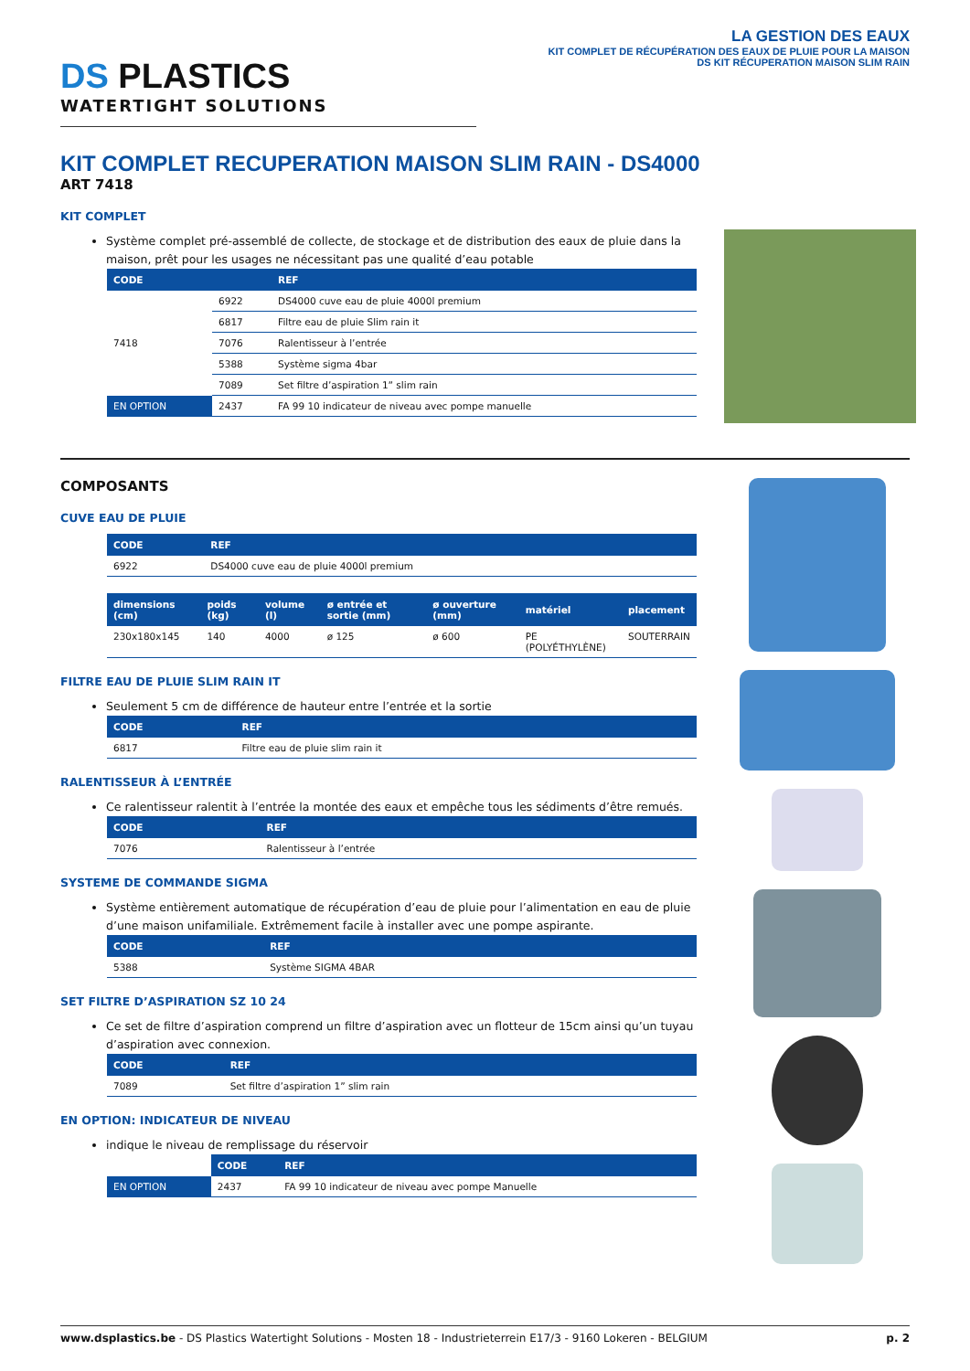DS PLASTICS
WATERTIGHT SOLUTIONS
LA GESTION DES EAUX
KIT COMPLET DE RÉCUPÉRATION DES EAUX DE PLUIE POUR LA MAISON
DS KIT RÉCUPERATION MAISON SLIM RAIN
KIT COMPLET RECUPERATION MAISON SLIM RAIN - DS4000
ART 7418
KIT COMPLET
Système complet pré-assemblé de collecte, de stockage et de distribution des eaux de pluie dans la maison, prêt pour les usages ne nécessitant pas une qualité d’eau potable
| CODE | | REF |
| --- | --- | --- |
| 7418 | 6922 | DS4000 cuve eau de pluie 4000l premium |
| | 6817 | Filtre eau de pluie Slim rain it |
| | 7076 | Ralentisseur à l’entrée |
| | 5388 | Système sigma 4bar |
| | 7089 | Set filtre d’aspiration 1” slim rain |
| EN OPTION | 2437 | FA 99 10 indicateur de niveau avec pompe manuelle |
COMPOSANTS
CUVE EAU DE PLUIE
| CODE | REF |
| --- | --- |
| 6922 | DS4000 cuve eau de pluie 4000l premium |
| dimensions (cm) | poids (kg) | volume (l) | ø entrée et sortie (mm) | ø ouverture (mm) | matériel | placement |
| --- | --- | --- | --- | --- | --- | --- |
| 230x180x145 | 140 | 4000 | ø 125 | ø 600 | PE (POLYÉTHYLÈNE) | SOUTERRAIN |
FILTRE EAU DE PLUIE SLIM RAIN IT
Seulement 5 cm de différence de hauteur entre l’entrée et la sortie
| CODE | REF |
| --- | --- |
| 6817 | Filtre eau de pluie slim rain it |
RALENTISSEUR À L’ENTRÉE
Ce ralentisseur ralentit à l’entrée la montée des eaux et empêche tous les sédiments d’être remués.
| CODE | REF |
| --- | --- |
| 7076 | Ralentisseur à l’entrée |
SYSTEME DE COMMANDE SIGMA
Système entièrement automatique de récupération d’eau de pluie pour l’alimentation en eau de pluie d’une maison unifamiliale. Extrêmement facile à installer avec une pompe aspirante.
| CODE | REF |
| --- | --- |
| 5388 | Système SIGMA 4BAR |
SET FILTRE D’ASPIRATION SZ 10 24
Ce set de filtre d’aspiration comprend un filtre d’aspiration avec un flotteur de 15cm ainsi qu’un tuyau d’aspiration avec connexion.
| CODE | REF |
| --- | --- |
| 7089 | Set filtre d’aspiration 1” slim rain |
EN OPTION: INDICATEUR DE NIVEAU
indique le niveau de remplissage du réservoir
| | CODE | REF |
| --- | --- | --- |
| EN OPTION | 2437 | FA 99 10 indicateur de niveau avec pompe Manuelle |
www.dsplastics.be - DS Plastics Watertight Solutions - Mosten 18 - Industrieterrein E17/3 - 9160 Lokeren - BELGIUM
p. 2